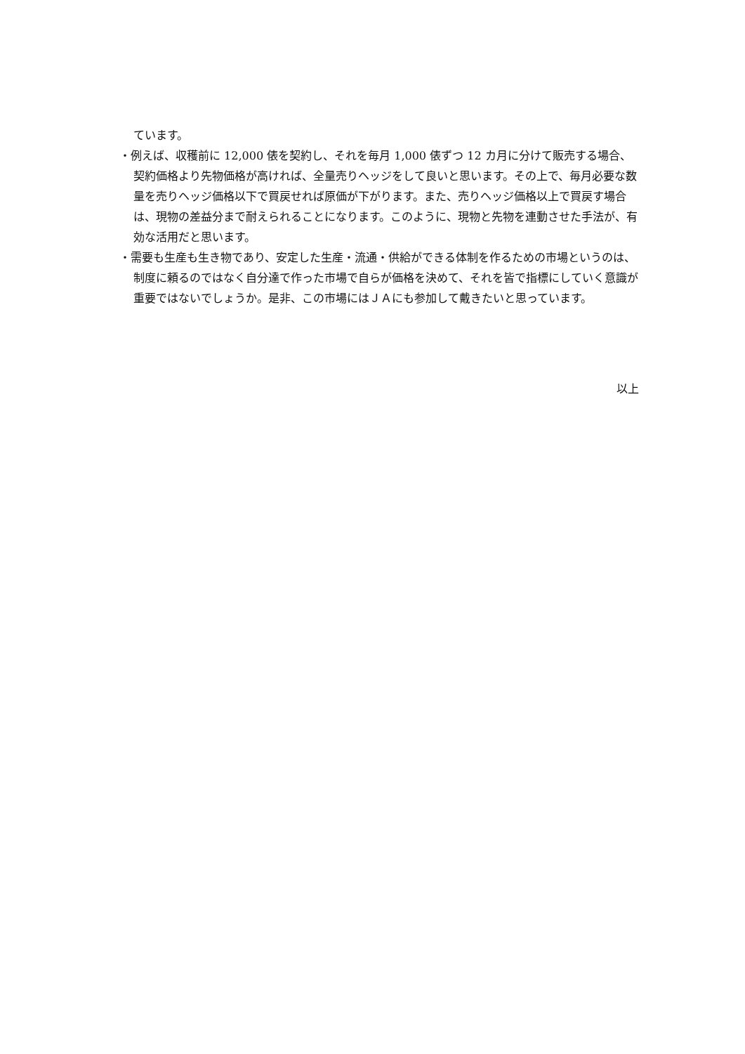ています。
・例えば、収穫前に 12,000 俵を契約し、それを毎月 1,000 俵ずつ 12 カ月に分けて販売する場合、契約価格より先物価格が高ければ、全量売りヘッジをして良いと思います。その上で、毎月必要な数量を売りヘッジ価格以下で買戻せれば原価が下がります。また、売りヘッジ価格以上で買戻す場合は、現物の差益分まで耐えられることになります。このように、現物と先物を連動させた手法が、有効な活用だと思います。
・需要も生産も生き物であり、安定した生産・流通・供給ができる体制を作るための市場というのは、制度に頼るのではなく自分達で作った市場で自らが価格を決めて、それを皆で指標にしていく意識が重要ではないでしょうか。是非、この市場にはＪＡにも参加して戴きたいと思っています。
以上